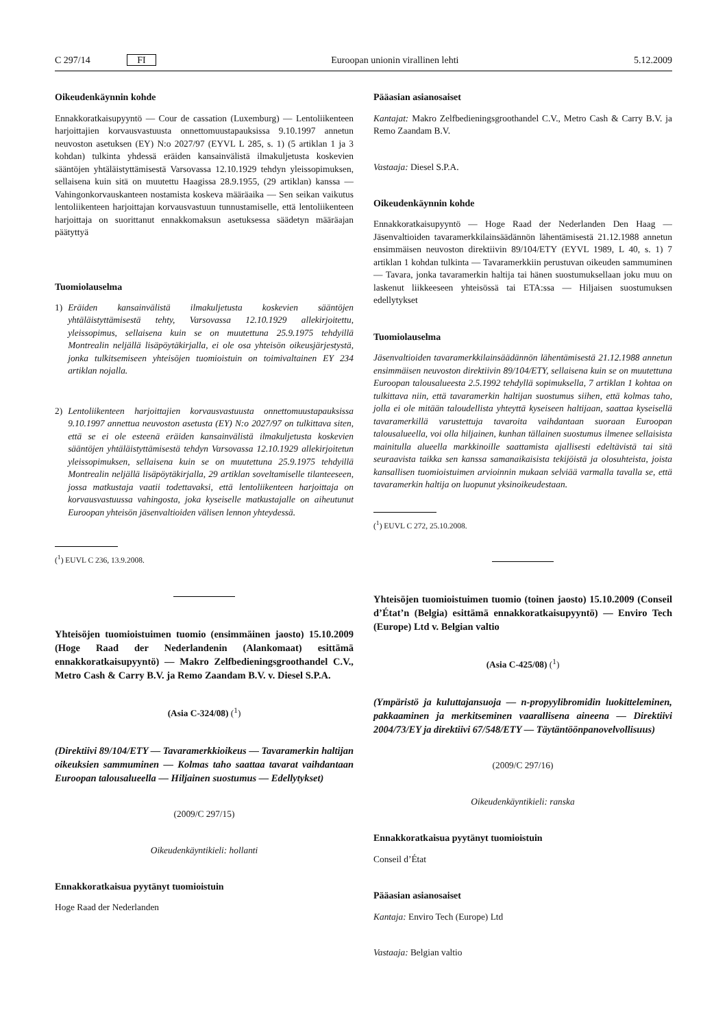C 297/14 FI Euroopan unionin virallinen lehti 5.12.2009
Oikeudenkäynnin kohde
Ennakkoratkaisupyyntö — Cour de cassation (Luxemburg) — Lentoliikenteen harjoittajien korvausvastuusta onnettomuustapauksissa 9.10.1997 annetun neuvoston asetuksen (EY) N:o 2027/97 (EYVL L 285, s. 1) (5 artiklan 1 ja 3 kohdan) tulkinta yhdessä eräiden kansainvälistä ilmakuljetusta koskevien sääntöjen yhtäläistyttämisestä Varsovassa 12.10.1929 tehdyn yleissopimuksen, sellaisena kuin sitä on muutettu Haagissa 28.9.1955, (29 artiklan) kanssa — Vahingonkorvauskanteen nostamista koskeva määräaika — Sen seikan vaikutus lentoliikenteen harjoittajan korvausvastuun tunnustamiselle, että lentoliikenteen harjoittaja on suorittanut ennakkomaksun asetuksessa säädetyn määräajan päätyttyä
Tuomiolauselma
1) Eräiden kansainvälistä ilmakuljetusta koskevien sääntöjen yhtäläistyttämisestä tehty, Varsovassa 12.10.1929 allekirjoitettu, yleissopimus, sellaisena kuin se on muutettuna 25.9.1975 tehdyillä Montrealin neljällä lisäpöytäkirjalla, ei ole osa yhteisön oikeusjärjestystä, jonka tulkitsemiseen yhteisöjen tuomioistuin on toimivaltainen EY 234 artiklan nojalla.
2) Lentoliikenteen harjoittajien korvausvastuusta onnettomuustapauksissa 9.10.1997 annettua neuvoston asetusta (EY) N:o 2027/97 on tulkittava siten, että se ei ole esteenä eräiden kansainvälistä ilmakuljetusta koskevien sääntöjen yhtäläistyttämisestä tehdyn Varsovassa 12.10.1929 allekirjoitetun yleissopimuksen, sellaisena kuin se on muutettuna 25.9.1975 tehdyillä Montrealin neljällä lisäpöytäkirjalla, 29 artiklan soveltamiselle tilanteeseen, jossa matkustaja vaatii todettavaksi, että lentoliikenteen harjoittaja on korvausvastuussa vahingosta, joka kyseiselle matkustajalle on aiheutunut Euroopan yhteisön jäsenvaltioiden välisen lennon yhteydessä.
(<sup>1</sup>) EUVL C 236, 13.9.2008.
Yhteisöjen tuomioistuimen tuomio (ensimmäinen jaosto) 15.10.2009 (Hoge Raad der Nederlandenin (Alankomaat) esittämä ennakkoratkaisupyyntö) — Makro Zelfbedieningsgroothandel C.V., Metro Cash & Carry B.V. ja Remo Zaandam B.V. v. Diesel S.P.A.
(Asia C-324/08) (<sup>1</sup>)
(Direktiivi 89/104/ETY — Tavaramerkkioikeus — Tavaramerkin haltijan oikeuksien sammuminen — Kolmas taho saattaa tavarat vaihdantaan Euroopan talousalueella — Hiljainen suostumus — Edellytykset)
(2009/C 297/15)
Oikeudenkäyntikieli: hollanti
Ennakkoratkaisua pyytänyt tuomioistuin
Hoge Raad der Nederlanden
Pääasian asianosaiset
Kantajat: Makro Zelfbedieningsgroothandel C.V., Metro Cash & Carry B.V. ja Remo Zaandam B.V.
Vastaaja: Diesel S.P.A.
Oikeudenkäynnin kohde
Ennakkoratkaisupyyntö — Hoge Raad der Nederlanden Den Haag — Jäsenvaltioiden tavaramerkkilainsäädännön lähentämisestä 21.12.1988 annetun ensimmäisen neuvoston direktiivin 89/104/ETY (EYVL 1989, L 40, s. 1) 7 artiklan 1 kohdan tulkinta — Tavaramerkkiin perustuvan oikeuden sammuminen — Tavara, jonka tavaramerkin haltija tai hänen suostumuksellaan joku muu on laskenut liikkeeseen yhteisössä tai ETA:ssa — Hiljaisen suostumuksen edellytykset
Tuomiolauselma
Jäsenvaltioiden tavaramerkkilainsäädännön lähentämisestä 21.12.1988 annetun ensimmäisen neuvoston direktiivin 89/104/ETY, sellaisena kuin se on muutettuna Euroopan talousalueesta 2.5.1992 tehdyllä sopimuksella, 7 artiklan 1 kohtaa on tulkittava niin, että tavaramerkin haltijan suostumus siihen, että kolmas taho, jolla ei ole mitään taloudellista yhteyttä kyseiseen haltijaan, saattaa kyseisellä tavaramerkillä varustettuja tavaroita vaihdantaan suoraan Euroopan talousalueella, voi olla hiljainen, kunhan tällainen suostumus ilmenee sellaisista mainitulla alueella markkinoille saattamista ajallisesti edeltävistä tai sitä seuraavista taikka sen kanssa samanaikaisista tekijöistä ja olosuhteista, joista kansallisen tuomioistuimen arvioinnin mukaan selviää varmalla tavalla se, että tavaramerkin haltija on luopunut yksinoikeudestaan.
(<sup>1</sup>) EUVL C 272, 25.10.2008.
Yhteisöjen tuomioistuimen tuomio (toinen jaosto) 15.10.2009 (Conseil d’État’n (Belgia) esittämä ennakkoratkaisupyyntö) — Enviro Tech (Europe) Ltd v. Belgian valtio
(Asia C-425/08) (<sup>1</sup>)
(Ympäristö ja kuluttajansuoja — n-propyylibromidin luokitteleminen, pakkaaminen ja merkitseminen vaarallisena aineena — Direktiivi 2004/73/EY ja direktiivi 67/548/ETY — Täytäntöönpanovelvollisuus)
(2009/C 297/16)
Oikeudenkäyntikieli: ranska
Ennakkoratkaisua pyytänyt tuomioistuin
Conseil d’État
Pääasian asianosaiset
Kantaja: Enviro Tech (Europe) Ltd
Vastaaja: Belgian valtio